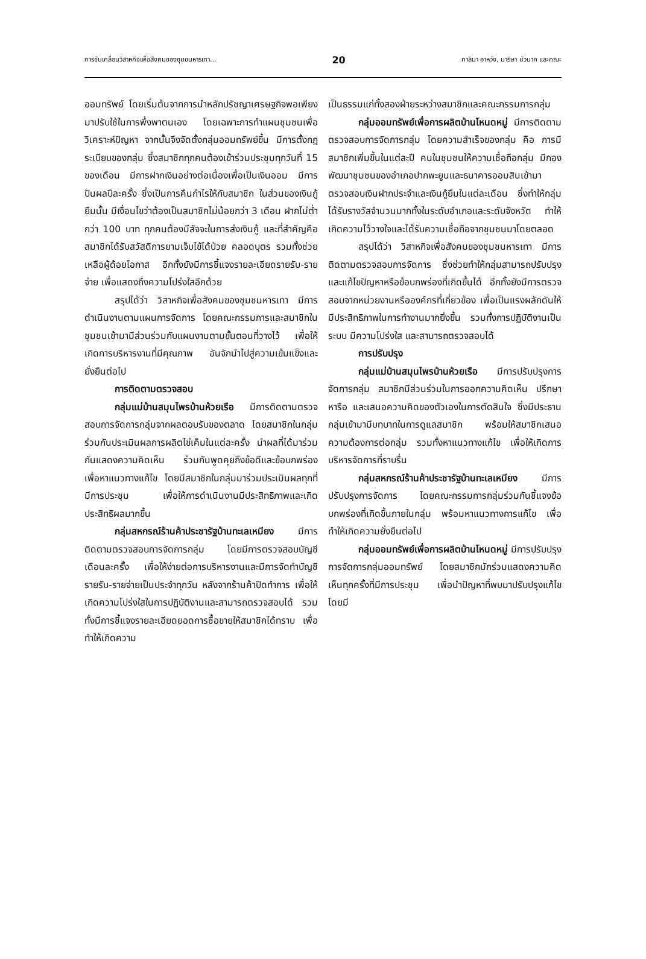การขับเคลื่อนวิสาหกิจเพื่อสังคมของชุมชนหารเทา... 20 กาลิมา อาหวัง, มาริษา บัวนาค และคณะ
ออมทรัพย์ โดยเริ่มต้นจากการนำหลักปรัชญาเศรษฐกิจพอเพียงมาปรับใช้ในการพึ่งพาตนเอง โดยเฉพาะการทำแผนชุมชนเพื่อวิเคราะห์ปัญหา จากนั้นจึงจัดตั้งกลุ่มออมทรัพย์ขึ้น มีการตั้งกฎระเบียบของกลุ่ม ซึ่งสมาชิกทุกคนต้องเข้าร่วมประชุมทุกวันที่ 15 ของเดือน มีการฝากเงินอย่างต่อเนื่องเพื่อเป็นเงินออม มีการปันผลปีละครั้ง ซึ่งเป็นการคืนกำไรให้กับสมาชิก ในส่วนของเงินกู้ยืมนั้น มีเงื่อนไขว่าต้องเป็นสมาชิกไม่น้อยกว่า 3 เดือน ฝากไม่ต่ำกว่า 100 บาท ทุกคนต้องมีสัจจะในการส่งเงินกู้ และที่สำคัญคือ สมาชิกได้รับสวัสดิการยามเจ็บไข้ได้ป่วย คลอดบุตร รวมทั้งช่วยเหลือผู้ด้อยโอกาส อีกทั้งยังมีการชี้แจงรายละเอียดรายรับ-รายจ่าย เพื่อแสดงถึงความโปร่งใสอีกด้วย
สรุปได้ว่า วิสาหกิจเพื่อสังคมของชุมชนหารเทา มีการดำเนินงานตามแผนการจัดการ โดยคณะกรรมการและสมาชิกในชุมชนเข้ามามีส่วนร่วมกับแผนงานตามขั้นตอนที่วางไว้ เพื่อให้เกิดการบริหารงานที่มีคุณภาพ อันจักนำไปสู่ความเข้มแข็งและยั่งยืนต่อไป
การติดตามตรวจสอบ
กลุ่มแม่บ้านสมุนไพรบ้านห้วยเรือ มีการติดตามตรวจสอบการจัดการกลุ่มจากผลตอบรับของตลาด โดยสมาชิกในกลุ่มร่วมกันประเมินผลการผลิตไข่เค็มในแต่ละครั้ง นำผลที่ได้มาร่วมกันแสดงความคิดเห็น ร่วมกันพูดคุยถึงข้อดีและข้อบกพร่อง เพื่อหาแนวทางแก้ไข โดยมีสมาชิกในกลุ่มมาร่วมประเมินผลทุกที่มีการประชุม เพื่อให้การดำเนินงานมีประสิทธิภาพและเกิดประสิทธิผลมากขึ้น
กลุ่มสหกรณ์ร้านค้าประชารัฐบ้านทะเลเหมียง มีการติดตามตรวจสอบการจัดการกลุ่ม โดยมีการตรวจสอบบัญชีเดือนละครั้ง เพื่อให้ง่ายต่อการบริหารงานและมีการจัดทำบัญชีรายรับ-รายจ่ายเป็นประจำทุกวัน หลังจากร้านค้าปิดทำการ เพื่อให้เกิดความโปร่งใสในการปฏิบัติงานและสามารถตรวจสอบได้ รวมทั้งมีการชี้แจงรายละเอียดยอดการซื้อขายให้สมาชิกได้ทราบ เพื่อทำให้เกิดความ
เป็นธรรมแก่ทั้งสองฝ่ายระหว่างสมาชิกและคณะกรรมการกลุ่ม
กลุ่มออมทรัพย์เพื่อการผลิตบ้านโหนดหมู่ มีการติดตามตรวจสอบการจัดการกลุ่ม โดยความสำเร็จของกลุ่ม คือ การมีสมาชิกเพิ่มขึ้นในแต่ละปี คนในชุมชนให้ความเชื่อถือกลุ่ม มีกองพัฒนาชุมชนของอำเภอปากพะยูนและธนาคารออมสินเข้ามาตรวจสอบเงินฝากประจำและเงินกู้ยืมในแต่ละเดือน ซึ่งทำให้กลุ่มได้รับรางวัลจำนวนมากทั้งในระดับอำเภอและระดับจังหวัด ทำให้เกิดความไว้วางใจและได้รับความเชื่อถือจากชุมชนมาโดยตลอด
สรุปได้ว่า วิสาหกิจเพื่อสังคมของชุมชนหารเทา มีการติดตามตรวจสอบการจัดการ ซึ่งช่วยทำให้กลุ่มสามารถปรับปรุงและแก้ไขปัญหาหรือข้อบกพร่องที่เกิดขึ้นได้ อีกทั้งยังมีการตรวจสอบจากหน่วยงานหรือองค์กรที่เกี่ยวข้อง เพื่อเป็นแรงผลักดันให้มีประสิทธิภาพในการทำงานมากยิ่งขึ้น รวมทั้งการปฏิบัติงานเป็นระบบ มีความโปร่งใส และสามารถตรวจสอบได้
การปรับปรุง
กลุ่มแม่บ้านสมุนไพรบ้านห้วยเรือ มีการปรับปรุงการจัดการกลุ่ม สมาชิกมีส่วนร่วมในการออกความคิดเห็น ปรึกษาหารือ และเสนอความคิดของตัวเองในการตัดสินใจ ซึ่งมีประธานกลุ่มเข้ามามีบทบาทในการดูแลสมาชิก พร้อมให้สมาชิกเสนอความต้องการต่อกลุ่ม รวมทั้งหาแนวทางแก้ไข เพื่อให้เกิดการบริหารจัดการที่ราบรื่น
กลุ่มสหกรณ์ร้านค้าประชารัฐบ้านทะเลเหมียง มีการปรับปรุงการจัดการ โดยคณะกรรมการกลุ่มร่วมกันชี้แจงข้อบกพร่องที่เกิดขึ้นภายในกลุ่ม พร้อมหาแนวทางการแก้ไข เพื่อทำให้เกิดความยั่งยืนต่อไป
กลุ่มออมทรัพย์เพื่อการผลิตบ้านโหนดหมู่ มีการปรับปรุงการจัดการกลุ่มออมทรัพย์ โดยสมาชิกมักร่วมแสดงความคิดเห็นทุกครั้งที่มีการประชุม เพื่อนำปัญหาที่พบมาปรับปรุงแก้ไข โดยมี